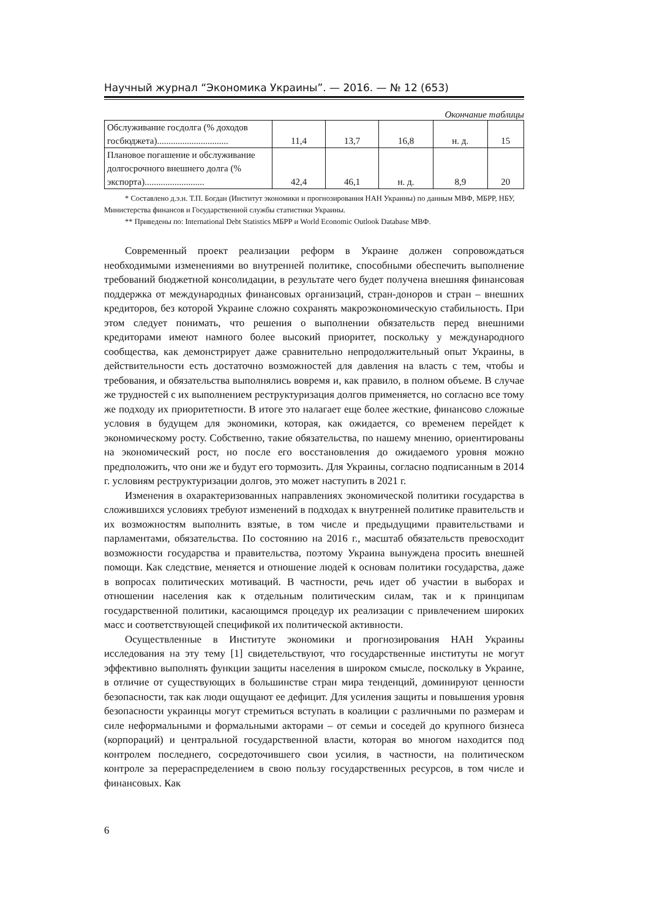Научный журнал “Экономика Украины”. — 2016. — № 12 (653)
Окончание таблицы
| Обслуживание госдолга (% дохо­дов госбюджета)............................... | 11,4 | 13,7 | 16,8 | н. д. | 15 |
| Плановое погашение и обслужи­вание долгосрочного внешнего долга (% экспорта).......................... | 42,4 | 46,1 | н. д. | 8,9 | 20 |
* Составлено д.э.н. Т.П. Богдан (Институт экономики и прогнозирования НАН Украины) по данным МВФ, МБРР, НБУ, Министерства финансов и Государственной службы статистики Украины.
** Приведены по: International Debt Statistics МБРР и World Economic Outlook Database МВФ.
Современный проект реализации реформ в Украине должен сопровождаться необходимыми изменениями во внутренней политике, способными обеспечить выполнение требований бюджетной консолидации, в результате чего будет получена внешняя финансовая поддержка от международных финансовых организаций, стран-доноров и стран – внешних кредиторов, без которой Украине сложно сохранять макроэкономическую стабильность. При этом следует понимать, что решения о выполнении обязательств перед внешними кредиторами имеют намного более высокий приоритет, поскольку у международного сообщества, как демонстрирует даже сравнительно непродолжительный опыт Украины, в действительности есть достаточно возможностей для давления на власть с тем, чтобы и требования, и обязательства выполнялись вовремя и, как правило, в полном объеме. В случае же трудностей с их выполнением реструктуризация долгов применяется, но согласно все тому же подходу их приоритетности. В итоге это налагает еще более жесткие, финансово сложные условия в будущем для экономики, которая, как ожидается, со временем перейдет к экономическому росту. Собственно, такие обязательства, по нашему мнению, ориентированы на экономический рост, но после его восстановления до ожидаемого уровня можно предположить, что они же и будут его тормозить. Для Украины, согласно подписанным в 2014 г. условиям реструктуризации долгов, это может наступить в 2021 г.
Изменения в охарактеризованных направлениях экономической политики государства в сложившихся условиях требуют изменений в подходах к внутренней политике правительств и их возможностям выполнить взятые, в том числе и предыдущими правительствами и парламентами, обязательства. По состоянию на 2016 г., масштаб обязательств превосходит возможности государства и правительства, поэтому Украина вынуждена просить внешней помощи. Как следствие, меняется и отношение людей к основам политики государства, даже в вопросах политических мотиваций. В частности, речь идет об участии в выборах и отношении населения как к отдельным политическим силам, так и к принципам государственной политики, касающимся процедур их реализации с привлечением широких масс и соответствующей спецификой их политической активности.
Осуществленные в Институте экономики и прогнозирования НАН Украины исследования на эту тему [1] свидетельствуют, что государственные институты не могут эффективно выполнять функции защиты населения в широком смысле, поскольку в Украине, в отличие от существующих в большинстве стран мира тенденций, доминируют ценности безопасности, так как люди ощущают ее дефицит. Для усиления защиты и повышения уровня безопасности украинцы могут стремиться вступать в коалиции с различными по размерам и силе неформальными и формальными акторами – от семьи и соседей до крупного бизнеса (корпораций) и центральной государственной власти, которая во многом находится под контролем последнего, сосредоточившего свои усилия, в частности, на политическом контроле за перераспределением в свою пользу государственных ресурсов, в том числе и финансовых. Как
6